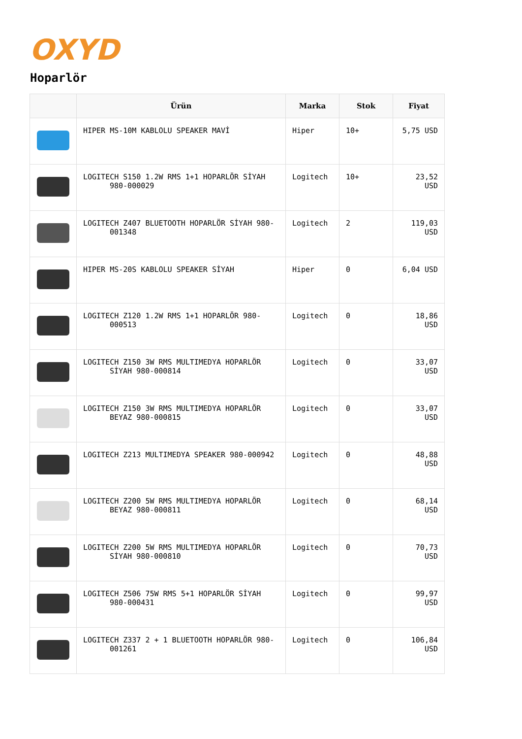OXYD
Hoparlör
| | Ürün | Marka | Stok | Fiyat |
| --- | --- | --- | --- | --- |
| | HIPER MS-10M KABLOLU SPEAKER MAVİ | Hiper | 10+ | 5,75 USD |
| | LOGITECH S150 1.2W RMS 1+1 HOPARLÖR SİYAH 980-000029 | Logitech | 10+ | 23,52 USD |
| | LOGITECH Z407 BLUETOOTH HOPARLÖR SİYAH 980- 001348 | Logitech | 2 | 119,03 USD |
| | HIPER MS-20S KABLOLU SPEAKER SİYAH | Hiper | 0 | 6,04 USD |
| | LOGITECH Z120 1.2W RMS 1+1 HOPARLÖR 980- 000513 | Logitech | 0 | 18,86 USD |
| | LOGITECH Z150 3W RMS MULTIMEDYA HOPARLÖR SİYAH 980-000814 | Logitech | 0 | 33,07 USD |
| | LOGITECH Z150 3W RMS MULTIMEDYA HOPARLÖR BEYAZ 980-000815 | Logitech | 0 | 33,07 USD |
| | LOGITECH Z213 MULTIMEDYA SPEAKER 980-000942 | Logitech | 0 | 48,88 USD |
| | LOGITECH Z200 5W RMS MULTIMEDYA HOPARLÖR BEYAZ 980-000811 | Logitech | 0 | 68,14 USD |
| | LOGITECH Z200 5W RMS MULTIMEDYA HOPARLÖR SİYAH 980-000810 | Logitech | 0 | 70,73 USD |
| | LOGITECH Z506 75W RMS 5+1 HOPARLÖR SİYAH 980-000431 | Logitech | 0 | 99,97 USD |
| | LOGITECH Z337 2 + 1 BLUETOOTH HOPARLÖR 980- 001261 | Logitech | 0 | 106,84 USD |